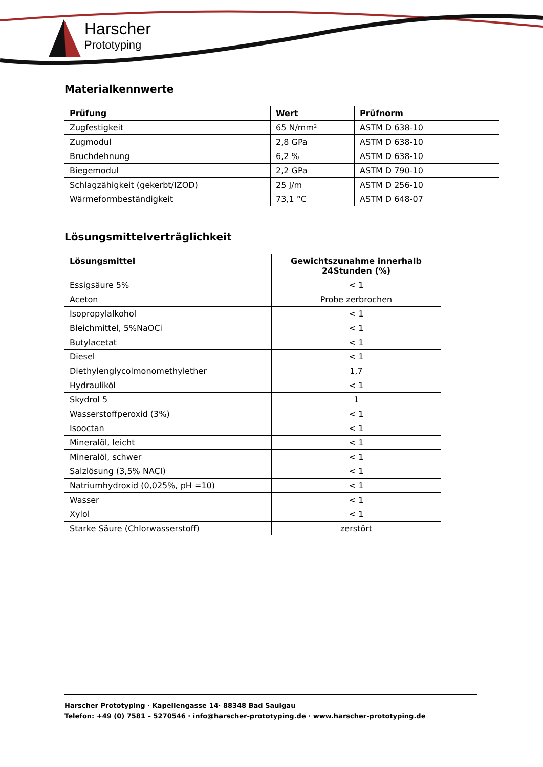Harscher
Prototyping
Materialkennwerte
| Prüfung | Wert | Prüfnorm |
| --- | --- | --- |
| Zugfestigkeit | 65 N/mm² | ASTM D 638-10 |
| Zugmodul | 2,8 GPa | ASTM D 638-10 |
| Bruchdehnung | 6,2 % | ASTM D 638-10 |
| Biegemodul | 2,2 GPa | ASTM D 790-10 |
| Schlagzähigkeit (gekerbt/IZOD) | 25 J/m | ASTM D 256-10 |
| Wärmeformbeständigkeit | 73,1 °C | ASTM D 648-07 |
Lösungsmittelverträglichkeit
| Lösungsmittel | Gewichtszunahme innerhalb 24Stunden (%) |
| --- | --- |
| Essigsäure 5% | < 1 |
| Aceton | Probe zerbrochen |
| Isopropylalkohol | < 1 |
| Bleichmittel, 5%NaOCi | < 1 |
| Butylacetat | < 1 |
| Diesel | < 1 |
| Diethylenglycolmonomethylether | 1,7 |
| Hydrauliköl | < 1 |
| Skydrol 5 | 1 |
| Wasserstoffperoxid (3%) | < 1 |
| Isooctan | < 1 |
| Mineralöl, leicht | < 1 |
| Mineralöl, schwer | < 1 |
| Salzlösung (3,5% NACI) | < 1 |
| Natriumhydroxid (0,025%, pH =10) | < 1 |
| Wasser | < 1 |
| Xylol | < 1 |
| Starke Säure (Chlorwasserstoff) | zerstört |
Harscher Prototyping · Kapellengasse 14· 88348 Bad Saulgau
Telefon: +49 (0) 7581 – 5270546 · info@harscher-prototyping.de · www.harscher-prototyping.de